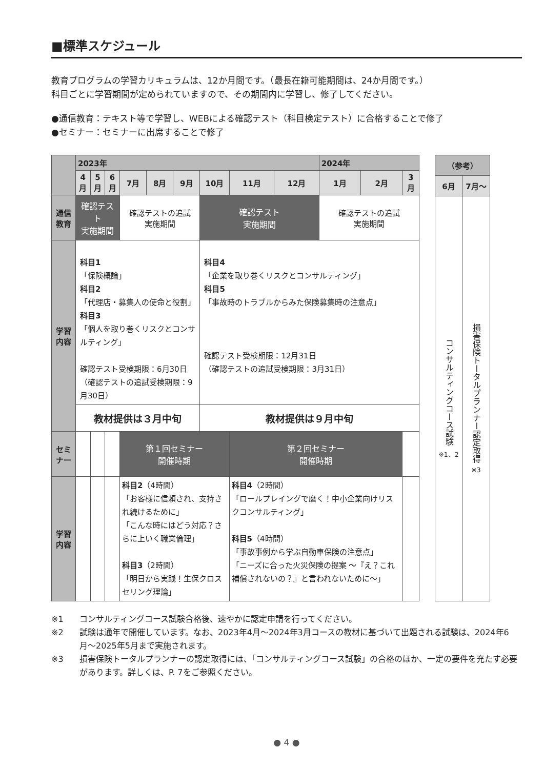■標準スケジュール
教育プログラムの学習カリキュラムは、12か月間です。（最長在籍可能期間は、24か月間です。）
科目ごとに学習期間が定められていますので、その期間内に学習し、修了してください。
●通信教育：テキスト等で学習し、WEBによる確認テスト（科目検定テスト）に合格することで修了
●セミナー：セミナーに出席することで修了
| | 2023年 | | | | | | | | | 2024年 | | |
| --- | --- | --- | --- | --- | --- | --- | --- | --- | --- | --- | --- | --- |
| | 4月 | 5月 | 6月 | 7月 | 8月 | 9月 | 10月 | 11月 | 12月 | 1月 | 2月 | 3月 |
| 通信教育 | 確認テスト 実施期間 | | | 確認テストの追試 実施期間 | | | 確認テスト 実施期間 | | | 確認テストの追試 実施期間 | | |
| 学習内容 | 科目1 「保険概論」 科目2 「代理店・募集人の使命と役割」 科目3 「個人を取り巻くリスクとコンサルティング」 確認テスト受検期限：6月30日 （確認テストの追試受検期限：9月30日） | | | | | | 科目4 「企業を取り巻くリスクとコンサルティング」 科目5 「事故時のトラブルからみた保険募集時の注意点」 確認テスト受検期限：12月31日 （確認テストの追試受検期限：3月31日） | | | | | |
| | 教材提供は３月中旬 | | | | | | 教材提供は９月中旬 | | | | | |
| セミナー | | | | 第１回セミナー 開催時期 | | | | 第２回セミナー 開催時期 | | | | |
| 学習内容 | | | | 科目2 （4時間） 「お客様に信頼され、支持され続けるために」 「こんな時にはどう対応？さらに上いく職業倫理」 科目3 （2時間） 「明日から実践！生保クロスセリング理論」 | | | | 科目4 （2時間） 「ロールプレイングで磨く！中小企業向けリスクコンサルティング」 科目5 （4時間） 「事故事例から学ぶ自動車保険の注意点」 「ニーズに合った火災保険の提案 〜『え？これ補償されないの？』と言われないために〜」 | | | | |
| （参考） | |
| --- | --- |
| 6月 | 7月〜 |
| コンサルティングコース試験 ※1、2 | 損害保険トータルプランナー認定取得 ※3 |
※1 コンサルティングコース試験合格後、速やかに認定申請を行ってください。
※2 試験は通年で開催しています。なお、2023年4月〜2024年3月コースの教材に基づいて出題される試験は、2024年6月〜2025年5月まで実施されます。
※3 損害保険トータルプランナーの認定取得には、「コンサルティングコース試験」の合格のほか、一定の要件を充たす必要があります。詳しくは、P. 7をご参照ください。
● 4 ●